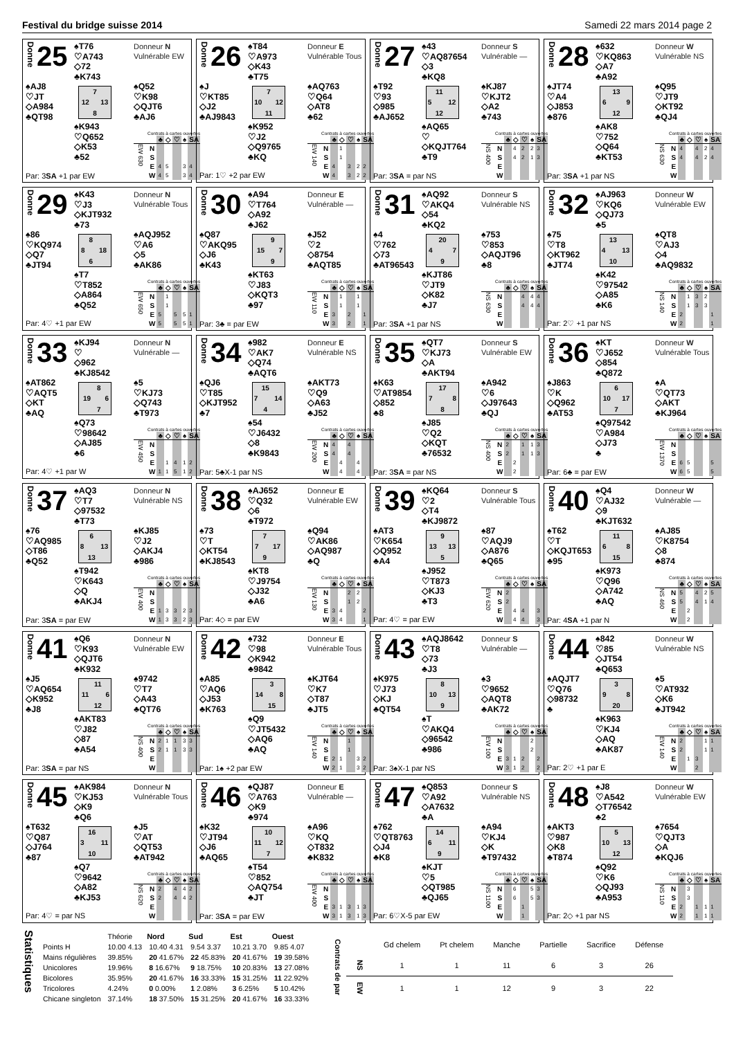Festival du bridge suisse 2014 Samedi 22 mars 2014 page 2
Donne 25
♠T76
♡A743
◇72
♣K743
Donneur N
Vulnérable EW
♠AJ8
♡JT
◇A984
♣QT98
| | 7 | |
| 12 | | 13 |
| | 8 | |
♠Q52
♡K98
◇QJT6
♣AJ6
♠K943
♡Q652
◇K53
♣52
Contrats à cartes ouvertes
| | | ♣ | ◇ | ♡ | ♠ | SA |
| --- | --- | --- | --- | --- | --- | --- |
| EW 630 | N | | | | | |
| | S | | | | | |
| | E | 4 | 5 | | 3 | 4 |
| | W | 4 | 5 | | 3 | 4 |
Par: 3SA +1 par EW
Donne 26
♠T84
♡A973
◇K43
♣T75
Donneur E
Vulnérable Tous
♠J
♡KT85
◇J2
♣AJ9843
| | 7 | |
| 10 | | 12 |
| | 11 | |
♠AQ763
♡Q64
◇AT8
♣62
♠K952
♡J2
◇Q9765
♣KQ
Contrats à cartes ouvertes
| | | ♣ | ◇ | ♡ | ♠ | SA |
| --- | --- | --- | --- | --- | --- | --- |
| EW 140 | N | | 1 | | | |
| | S | | 1 | | | |
| | E | 4 | | 3 | 2 | 2 |
| | W | 4 | | 3 | 2 | 2 |
Par: 1♡ +2 par EW
Donne 27
♠43
♡AQ87654
◇3
♣KQ8
Donneur S
Vulnérable —
♠T92
♡93
◇985
♣AJ652
| | 11 | |
| 5 | | 12 |
| | 12 | |
♠KJ87
♡KJT2
◇A2
♣743
♠AQ65
♡
◇KQJT764
♣T9
Contrats à cartes ouvertes
| | | ♣ | ◇ | ♡ | ♠ | SA |
| --- | --- | --- | --- | --- | --- | --- |
| NS 400 | N | | 4 | 2 | 2 | 3 |
| | S | | 4 | 2 | 1 | 3 |
| | E | | | | | |
| | W | | | | | |
Par: 3SA = par NS
Donne 28
♠632
♡KQ863
◇A7
♣A92
Donneur W
Vulnérable NS
♠JT74
♡A4
◇J853
♣876
| | 13 | |
| 6 | | 9 |
| | 12 | |
♠Q95
♡JT9
◇KT92
♣QJ4
♠AK8
♡752
◇Q64
♣KT53
Contrats à cartes ouvertes
| | | ♣ | ◇ | ♡ | ♠ | SA |
| --- | --- | --- | --- | --- | --- | --- |
| NS 630 | N | 4 | | 4 | 2 | 4 |
| | S | 4 | | 4 | 2 | 4 |
| | E | | | | | |
| | W | | | | | |
Par: 3SA +1 par NS
Donne 29
♠K43
♡J3
◇KJT932
♣73
Donneur N
Vulnérable Tous
♠86
♡KQ974
◇Q7
♣JT94
| | 8 | |
| 8 | | 18 |
| | 6 | |
♠AQJ952
♡A6
◇5
♣AK86
♠T7
♡T852
◇A864
♣Q52
Contrats à cartes ouvertes
| | | ♣ | ◇ | ♡ | ♠ | SA |
| --- | --- | --- | --- | --- | --- | --- |
| EW 650 | N | | 1 | | | |
| | S | | 1 | | | |
| | E | 5 | | 5 | 5 | 1 |
| | W | 5 | | 5 | 5 | 1 |
Par: 4♡ +1 par EW
Donne 30
♠A94
♡T764
◇A92
♣J62
Donneur E
Vulnérable —
♠Q87
♡AKQ95
◇J6
♣K43
| | 9 | |
| 15 | | 7 |
| | 9 | |
♠J52
♡2
◇8754
♣AQT85
♠KT63
♡J83
◇KQT3
♣97
Contrats à cartes ouvertes
| | | ♣ | ◇ | ♡ | ♠ | SA |
| --- | --- | --- | --- | --- | --- | --- |
| EW 110 | N | | 1 | | 1 | |
| | S | | 1 | | 1 | |
| | E | 3 | | 2 | | 1 |
| | W | 3 | | 2 | | 1 |
Par: 3♣ = par EW
Donne 31
♠AQ92
♡AKQ4
◇54
♣KQ2
Donneur S
Vulnérable NS
♠4
♡762
◇73
♣AT96543
| | 20 | |
| 4 | | 7 |
| | 9 | |
♠753
♡853
◇AQJT96
♣8
♠KJT86
♡JT9
◇K82
♣J7
Contrats à cartes ouvertes
| | | ♣ | ◇ | ♡ | ♠ | SA |
| --- | --- | --- | --- | --- | --- | --- |
| NS 630 | N | | | 4 | 4 | 4 |
| | S | | | 4 | 4 | 4 |
| | E | | | | | |
| | W | | | | | |
Par: 3SA +1 par NS
Donne 32
♠AJ963
♡KQ6
◇QJ73
♣5
Donneur W
Vulnérable EW
♠75
♡T8
◇KT962
♣JT74
| | 13 | |
| 4 | | 13 |
| | 10 | |
♠QT8
♡AJ3
◇4
♣AQ9832
♠K42
♡97542
◇A85
♣K6
Contrats à cartes ouvertes
| | | ♣ | ◇ | ♡ | ♠ | SA |
| --- | --- | --- | --- | --- | --- | --- |
| NS 140 | N | | 1 | 3 | 2 | |
| | S | | 1 | 3 | 3 | |
| | E | 2 | | | | 1 |
| | W | 2 | | | | 1 |
Par: 2♡ +1 par NS
Donne 33
♠KJ94
♡
◇962
♣KJ8542
Donneur N
Vulnérable —
♠AT862
♡AQT5
◇KT
♣AQ
| | 8 | |
| 19 | | 6 |
| | 7 | |
♠5
♡KJ73
◇Q743
♣T973
♠Q73
♡98642
◇AJ85
♣6
Contrats à cartes ouvertes
| | | ♣ | ◇ | ♡ | ♠ | SA |
| --- | --- | --- | --- | --- | --- | --- |
| EW 450 | N | | | | | |
| | S | | | | | |
| | E | | 1 | 4 | 1 | 2 |
| | W | 1 | 1 | 5 | 1 | 2 |
Par: 4♡ +1 par W
Donne 34
♠982
♡AK7
◇Q74
♣AQT6
Donneur E
Vulnérable NS
♠QJ6
♡T85
◇KJT952
♣7
| | 15 | |
| 7 | | 14 |
| | 4 | |
♠AKT73
♡Q9
◇A63
♣J52
♠54
♡J6432
◇8
♣K9843
Contrats à cartes ouvertes
| | | ♣ | ◇ | ♡ | ♠ | SA |
| --- | --- | --- | --- | --- | --- | --- |
| EW 200 | N | 4 | | 4 | | |
| | S | 4 | | 4 | | |
| | E | | 4 | | 4 | |
| | W | | 4 | | 4 | |
Par: 5♣X-1 par NS
Donne 35
♠QT7
♡KJ73
◇A
♣AKT94
Donneur S
Vulnérable EW
♠K63
♡AT9854
◇852
♣8
| | 17 | |
| 7 | | 8 |
| | 8 | |
♠A942
♡6
◇J97643
♣QJ
♠J85
♡Q2
◇KQT
♣76532
Contrats à cartes ouvertes
| | | ♣ | ◇ | ♡ | ♠ | SA |
| --- | --- | --- | --- | --- | --- | --- |
| NS 400 | N | 2 | | 1 | 1 | 3 |
| | S | 2 | | 1 | 1 | 3 |
| | E | | 2 | | | |
| | W | | 2 | | | |
Par: 3SA = par NS
Donne 36
♠KT
♡J652
◇854
♣Q872
Donneur W
Vulnérable Tous
♠J863
♡K
◇Q962
♣AT53
| | 6 | |
| 10 | | 17 |
| | 7 | |
♠A
♡QT73
◇AKT
♣KJ964
♠Q97542
♡A984
◇J73
♣
Contrats à cartes ouvertes
| | | ♣ | ◇ | ♡ | ♠ | SA |
| --- | --- | --- | --- | --- | --- | --- |
| EW 1370 | N | | | | | |
| | S | | | | | |
| | E | 6 | 5 | | | 5 |
| | W | 6 | 5 | | | 5 |
Par: 6♣ = par EW
Donne 37
♠AQ3
♡T7
◇97532
♣T73
Donneur N
Vulnérable NS
♠76
♡AQ985
◇T86
♣Q52
| | 6 | |
| 8 | | 13 |
| | 13 | |
♠KJ85
♡J2
◇AKJ4
♣986
♠T942
♡K643
◇Q
♣AKJ4
Contrats à cartes ouvertes
| | | ♣ | ◇ | ♡ | ♠ | SA |
| --- | --- | --- | --- | --- | --- | --- |
| EW 400 | N | | | | | |
| | S | | | | | |
| | E | 1 | 3 | 3 | 2 | 3 |
| | W | 1 | 3 | 3 | 2 | 3 |
Par: 3SA = par EW
Donne 38
♠AJ652
♡Q32
◇6
♣T972
Donneur E
Vulnérable EW
♠73
♡T
◇KT54
♣KJ8543
| | 7 | |
| 7 | | 17 |
| | 9 | |
♠Q94
♡AK86
◇AQ987
♣Q
♠KT8
♡J9754
◇J32
♣A6
Contrats à cartes ouvertes
| | | ♣ | ◇ | ♡ | ♠ | SA |
| --- | --- | --- | --- | --- | --- | --- |
| EW 130 | N | | | 2 | 2 | |
| | S | | | 1 | 2 | |
| | E | 3 | 4 | | | 2 |
| | W | 3 | 4 | | | 1 |
Par: 4◇ = par EW
Donne 39
♠KQ64
♡2
◇T4
♣KJ9872
Donneur S
Vulnérable Tous
♠AT3
♡K654
◇Q952
♣A4
| | 9 | |
| 13 | | 13 |
| | 5 | |
♠87
♡AQJ9
◇A876
♣Q65
♠J952
♡T873
◇KJ3
♣T3
Contrats à cartes ouvertes
| | | ♣ | ◇ | ♡ | ♠ | SA |
| --- | --- | --- | --- | --- | --- | --- |
| EW 620 | N | 2 | | | | |
| | S | 2 | | | | |
| | E | | 4 | 4 | | 3 |
| | W | | 4 | 4 | | 3 |
Par: 4♡ = par EW
Donne 40
♠Q4
♡AJ32
◇9
♣KJT632
Donneur W
Vulnérable —
♠T62
♡T
◇KQJT653
♣95
| | 11 | |
| 6 | | 8 |
| | 15 | |
♠AJ85
♡K8754
◇8
♣874
♠K973
♡Q96
◇A742
♣AQ
Contrats à cartes ouvertes
| | | ♣ | ◇ | ♡ | ♠ | SA |
| --- | --- | --- | --- | --- | --- | --- |
| NS 460 | N | 5 | | 4 | 2 | 5 |
| | S | 5 | | 4 | 1 | 4 |
| | E | | 2 | | | |
| | W | | 2 | | | |
Par: 4SA +1 par N
Donne 41
♠Q6
♡K93
◇QJT6
♣K932
Donneur N
Vulnérable EW
♠J5
♡AQ654
◇K952
♣J8
| | 11 | |
| 11 | | 6 |
| | 12 | |
♠9742
♡T7
◇A43
♣QT76
♠AKT83
♡J82
◇87
♣A54
Contrats à cartes ouvertes
| | | ♣ | ◇ | ♡ | ♠ | SA |
| --- | --- | --- | --- | --- | --- | --- |
| NS 400 | N | 2 | 1 | 1 | 3 | 3 |
| | S | 2 | 1 | 1 | 3 | 3 |
| | E | | | | | |
| | W | | | | | |
Par: 3SA = par NS
Donne 42
♠732
♡98
◇K942
♣9842
Donneur E
Vulnérable Tous
♠A85
♡AQ6
◇J53
♣K763
| | 3 | |
| 14 | | 8 |
| | 15 | |
♠KJT64
♡K7
◇T87
♣JT5
♠Q9
♡JT5432
◇AQ6
♣AQ
Contrats à cartes ouvertes
| | | ♣ | ◇ | ♡ | ♠ | SA |
| --- | --- | --- | --- | --- | --- | --- |
| EW 140 | N | | | 1 | | |
| | S | | | 1 | | |
| | E | 2 | 1 | | 3 | 2 |
| | W | 2 | 1 | | 3 | 2 |
Par: 1♠ +2 par EW
Donne 43
♠AQJ8642
♡T8
◇73
♣J3
Donneur S
Vulnérable —
♠K975
♡J73
◇KJ
♣QT54
| | 8 | |
| 10 | | 13 |
| | 9 | |
♠3
♡9652
◇AQT8
♣AK72
♠T
♡AKQ4
◇96542
♣986
Contrats à cartes ouvertes
| | | ♣ | ◇ | ♡ | ♠ | SA |
| --- | --- | --- | --- | --- | --- | --- |
| EW 100 | N | | | | 2 | |
| | S | | | | 2 | |
| | E | 3 | 1 | 2 | | 2 |
| | W | 3 | 1 | 2 | | 2 |
Par: 3♠X-1 par NS
Donne 44
♠842
♡85
◇JT54
♣Q653
Donneur W
Vulnérable NS
♠AQJT7
♡Q76
◇98732
♣
| | 3 | |
| 9 | | 8 |
| | 20 | |
♠5
♡AT932
◇K6
♣JT942
♠K963
♡KJ4
◇AQ
♣AK87
Contrats à cartes ouvertes
| | | ♣ | ◇ | ♡ | ♠ | SA |
| --- | --- | --- | --- | --- | --- | --- |
| EW 140 | N | 2 | | | 1 | 1 |
| | S | 2 | | | 1 | 1 |
| | E | | 1 | 3 | | |
| | W | | | 2 | | |
Par: 2♡ +1 par E
Donne 45
♠AK984
♡KJ53
◇K9
♣Q6
Donneur N
Vulnérable Tous
♠T632
♡Q87
◇J764
♣87
| | 16 | |
| 3 | | 11 |
| | 10 | |
♠J5
♡AT
◇QT53
♣AT942
♠Q7
♡9642
◇A82
♣KJ53
Contrats à cartes ouvertes
| | | ♣ | ◇ | ♡ | ♠ | SA |
| --- | --- | --- | --- | --- | --- | --- |
| NS 620 | N | 2 | | 4 | 4 | 2 |
| | S | 2 | | 4 | 4 | 2 |
| | E | | | | | |
| | W | | | | | |
Par: 4♡ = par NS
Donne 46
♠QJ87
♡A763
◇K9
♣974
Donneur E
Vulnérable —
♠K32
♡JT94
◇J6
♣AQ65
| | 10 | |
| 11 | | 12 |
| | 7 | |
♠A96
♡KQ
◇T832
♣K832
♠T54
♡852
◇AQ754
♣JT
Contrats à cartes ouvertes
| | | ♣ | ◇ | ♡ | ♠ | SA |
| --- | --- | --- | --- | --- | --- | --- |
| EW 400 | N | | | | | |
| | S | | | | | |
| | E | 3 | 1 | 3 | 1 | 3 |
| | W | 3 | 1 | 3 | 1 | 3 |
Par: 3SA = par EW
Donne 47
♠Q853
♡A92
◇A7632
♣A
Donneur S
Vulnérable NS
♠762
♡QT8763
◇J4
♣K8
| | 14 | |
| 6 | | 11 |
| | 9 | |
♠A94
♡KJ4
◇K
♣T97432
♠KJT
♡5
◇QT985
♣QJ65
Contrats à cartes ouvertes
| | | ♣ | ◇ | ♡ | ♠ | SA |
| --- | --- | --- | --- | --- | --- | --- |
| NS 1100 | N | | 6 | | 5 | 3 |
| | S | | 6 | | 5 | 3 |
| | E | | | 1 | | |
| | W | | | 1 | | |
Par: 6♡X-5 par EW
Donne 48
♠J8
♡A542
◇T76542
♣2
Donneur W
Vulnérable EW
♠AKT3
♡987
◇K8
♣T874
| | 5 | |
| 10 | | 13 |
| | 12 | |
♠7654
♡QJT3
◇A
♣KQJ6
♠Q92
♡K6
◇QJ93
♣A953
Contrats à cartes ouvertes
| | | ♣ | ◇ | ♡ | ♠ | SA |
| --- | --- | --- | --- | --- | --- | --- |
| NS 110 | N | | 3 | | | |
| | S | | 3 | | | |
| | E | 2 | | 1 | 1 | 1 |
| | W | 2 | | 1 | 1 | 1 |
Par: 2◇ +1 par NS
Statistiques
| | Théorie | Nord | Sud | Est | Ouest |
| Points H | 10.00 4.13 | 10.40 4.31 | 9.54 3.37 | 10.21 3.70 | 9.85 4.07 |
| Mains régulières | 39.85% | 20 41.67% | 22 45.83% | 20 41.67% | 19 39.58% |
| Unicolores | 19.96% | 8 16.67% | 9 18.75% | 10 20.83% | 13 27.08% |
| Bicolores | 35.95% | 20 41.67% | 16 33.33% | 15 31.25% | 11 22.92% |
| Tricolores | 4.24% | 0 0.00% | 1 2.08% | 3 6.25% | 5 10.42% |
| Chicane singleton | 37.14% | 18 37.50% | 15 31.25% | 20 41.67% | 16 33.33% |
Contrats de par
| | Gd chelem | Pt chelem | Manche | Partielle | Sacrifice | Défense |
| --- | --- | --- | --- | --- | --- | --- |
| NS | 1 | 1 | 11 | 6 | 3 | 26 |
| EW | 1 | 1 | 12 | 9 | 3 | 22 |